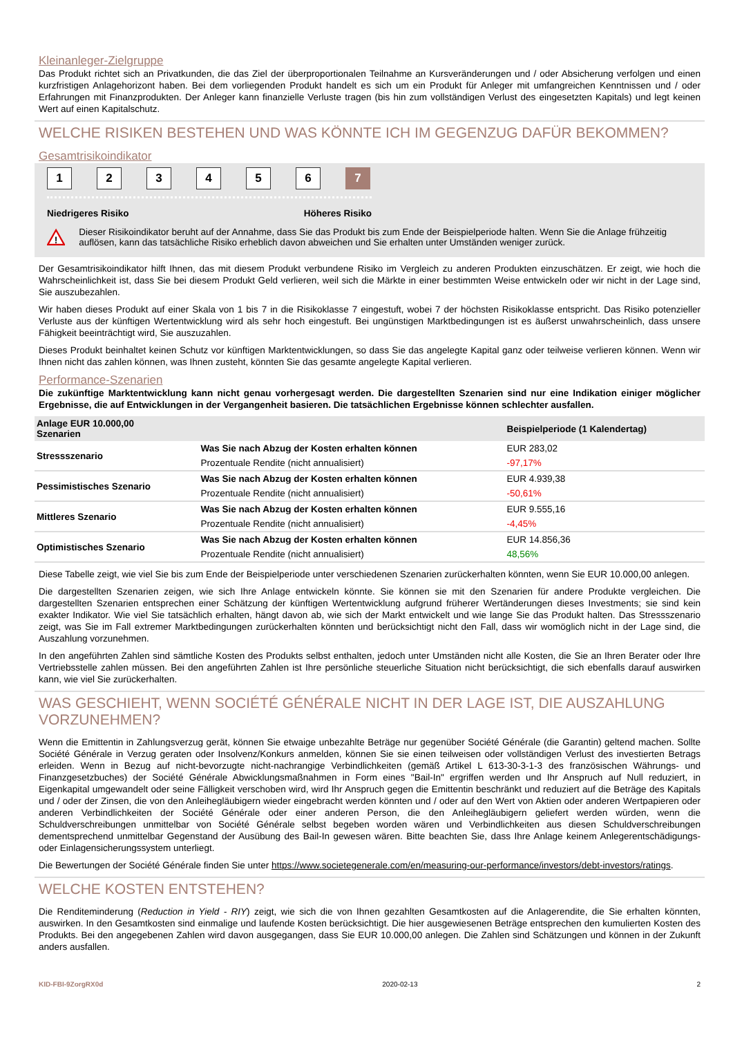Kleinanleger-Zielgruppe
Das Produkt richtet sich an Privatkunden, die das Ziel der überproportionalen Teilnahme an Kursveränderungen und / oder Absicherung verfolgen und einen kurzfristigen Anlagehorizont haben. Bei dem vorliegenden Produkt handelt es sich um ein Produkt für Anleger mit umfangreichen Kenntnissen und / oder Erfahrungen mit Finanzprodukten. Der Anleger kann finanzielle Verluste tragen (bis hin zum vollständigen Verlust des eingesetzten Kapitals) und legt keinen Wert auf einen Kapitalschutz.
WELCHE RISIKEN BESTEHEN UND WAS KÖNNTE ICH IM GEGENZUG DAFÜR BEKOMMEN?
Gesamtrisikoindikator
1 2 3 4 5 6 7
Niedrigeres Risiko Höheres Risiko
!
Dieser Risikoindikator beruht auf der Annahme, dass Sie das Produkt bis zum Ende der Beispielperiode halten. Wenn Sie die Anlage frühzeitig auflösen, kann das tatsächliche Risiko erheblich davon abweichen und Sie erhalten unter Umständen weniger zurück.
Der Gesamtrisikoindikator hilft Ihnen, das mit diesem Produkt verbundene Risiko im Vergleich zu anderen Produkten einzuschätzen. Er zeigt, wie hoch die Wahrscheinlichkeit ist, dass Sie bei diesem Produkt Geld verlieren, weil sich die Märkte in einer bestimmten Weise entwickeln oder wir nicht in der Lage sind, Sie auszubezahlen.
Wir haben dieses Produkt auf einer Skala von 1 bis 7 in die Risikoklasse 7 eingestuft, wobei 7 der höchsten Risikoklasse entspricht. Das Risiko potenzieller Verluste aus der künftigen Wertentwicklung wird als sehr hoch eingestuft. Bei ungünstigen Marktbedingungen ist es äußerst unwahrscheinlich, dass unsere Fähigkeit beeinträchtigt wird, Sie auszuzahlen.
Dieses Produkt beinhaltet keinen Schutz vor künftigen Marktentwicklungen, so dass Sie das angelegte Kapital ganz oder teilweise verlieren können. Wenn wir Ihnen nicht das zahlen können, was Ihnen zusteht, könnten Sie das gesamte angelegte Kapital verlieren.
Performance-Szenarien
Die zukünftige Marktentwicklung kann nicht genau vorhergesagt werden. Die dargestellten Szenarien sind nur eine Indikation einiger möglicher Ergebnisse, die auf Entwicklungen in der Vergangenheit basieren. Die tatsächlichen Ergebnisse können schlechter ausfallen.
| Anlage EUR 10.000,00 Szenarien | | Beispielperiode (1 Kalendertag) |
| --- | --- | --- |
| Stressszenario | Was Sie nach Abzug der Kosten erhalten können | EUR 283,02 |
| | Prozentuale Rendite (nicht annualisiert) | -97,17% |
| Pessimistisches Szenario | Was Sie nach Abzug der Kosten erhalten können | EUR 4.939,38 |
| | Prozentuale Rendite (nicht annualisiert) | -50,61% |
| Mittleres Szenario | Was Sie nach Abzug der Kosten erhalten können | EUR 9.555,16 |
| | Prozentuale Rendite (nicht annualisiert) | -4,45% |
| Optimistisches Szenario | Was Sie nach Abzug der Kosten erhalten können | EUR 14.856,36 |
| | Prozentuale Rendite (nicht annualisiert) | 48,56% |
Diese Tabelle zeigt, wie viel Sie bis zum Ende der Beispielperiode unter verschiedenen Szenarien zurückerhalten könnten, wenn Sie EUR 10.000,00 anlegen.
Die dargestellten Szenarien zeigen, wie sich Ihre Anlage entwickeln könnte. Sie können sie mit den Szenarien für andere Produkte vergleichen. Die dargestellten Szenarien entsprechen einer Schätzung der künftigen Wertentwicklung aufgrund früherer Wertänderungen dieses Investments; sie sind kein exakter Indikator. Wie viel Sie tatsächlich erhalten, hängt davon ab, wie sich der Markt entwickelt und wie lange Sie das Produkt halten. Das Stressszenario zeigt, was Sie im Fall extremer Marktbedingungen zurückerhalten könnten und berücksichtigt nicht den Fall, dass wir womöglich nicht in der Lage sind, die Auszahlung vorzunehmen.
In den angeführten Zahlen sind sämtliche Kosten des Produkts selbst enthalten, jedoch unter Umständen nicht alle Kosten, die Sie an Ihren Berater oder Ihre Vertriebsstelle zahlen müssen. Bei den angeführten Zahlen ist Ihre persönliche steuerliche Situation nicht berücksichtigt, die sich ebenfalls darauf auswirken kann, wie viel Sie zurückerhalten.
WAS GESCHIEHT, WENN SOCIÉTÉ GÉNÉRALE NICHT IN DER LAGE IST, DIE AUSZAHLUNG VORZUNEHMEN?
Wenn die Emittentin in Zahlungsverzug gerät, können Sie etwaige unbezahlte Beträge nur gegenüber Société Générale (die Garantin) geltend machen. Sollte Société Générale in Verzug geraten oder Insolvenz/Konkurs anmelden, können Sie sie einen teilweisen oder vollständigen Verlust des investierten Betrags erleiden. Wenn in Bezug auf nicht-bevorzugte nicht-nachrangige Verbindlichkeiten (gemäß Artikel L 613-30-3-1-3 des französischen Währungs- und Finanzgesetzbuches) der Société Générale Abwicklungsmaßnahmen in Form eines "Bail-In" ergriffen werden und Ihr Anspruch auf Null reduziert, in Eigenkapital umgewandelt oder seine Fälligkeit verschoben wird, wird Ihr Anspruch gegen die Emittentin beschränkt und reduziert auf die Beträge des Kapitals und / oder der Zinsen, die von den Anleihegläubigern wieder eingebracht werden könnten und / oder auf den Wert von Aktien oder anderen Wertpapieren oder anderen Verbindlichkeiten der Société Générale oder einer anderen Person, die den Anleihegläubigern geliefert werden würden, wenn die Schuldverschreibungen unmittelbar von Société Générale selbst begeben worden wären und Verbindlichkeiten aus diesen Schuldverschreibungen dementsprechend unmittelbar Gegenstand der Ausübung des Bail-In gewesen wären. Bitte beachten Sie, dass Ihre Anlage keinem Anlegerentschädigungs- oder Einlagensicherungssystem unterliegt.
Die Bewertungen der Société Générale finden Sie unter https://www.societegenerale.com/en/measuring-our-performance/investors/debt-investors/ratings.
WELCHE KOSTEN ENTSTEHEN?
Die Renditeminderung (Reduction in Yield - RIY) zeigt, wie sich die von Ihnen gezahlten Gesamtkosten auf die Anlagerendite, die Sie erhalten könnten, auswirken. In den Gesamtkosten sind einmalige und laufende Kosten berücksichtigt. Die hier ausgewiesenen Beträge entsprechen den kumulierten Kosten des Produkts. Bei den angegebenen Zahlen wird davon ausgegangen, dass Sie EUR 10.000,00 anlegen. Die Zahlen sind Schätzungen und können in der Zukunft anders ausfallen.
KID-FBI-9ZorgRX0d 2020-02-13 2